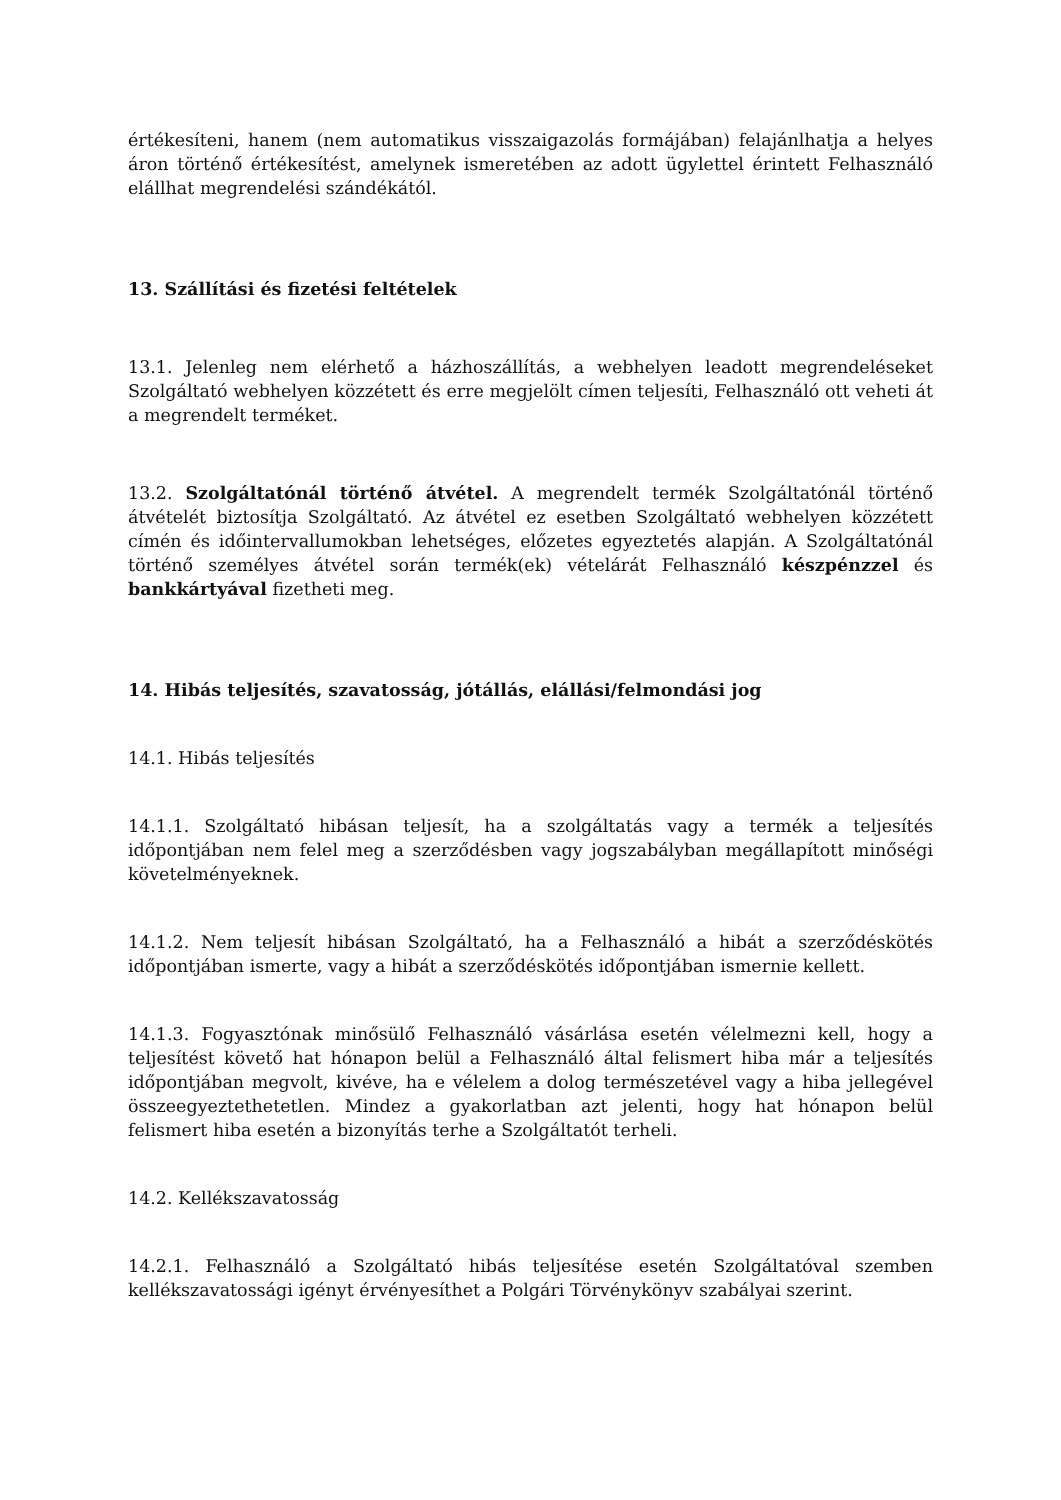értékesíteni, hanem (nem automatikus visszaigazolás formájában) felajánlhatja a helyes áron történő értékesítést, amelynek ismeretében az adott ügylettel érintett Felhasználó elállhat megrendelési szándékától.
13. Szállítási és fizetési feltételek
13.1. Jelenleg nem elérhető a házhoszállítás, a webhelyen leadott megrendeléseket Szolgáltató webhelyen közzétett és erre megjelölt címen teljesíti, Felhasználó ott veheti át a megrendelt terméket.
13.2. Szolgáltatónál történő átvétel. A megrendelt termék Szolgáltatónál történő átvételét biztosítja Szolgáltató. Az átvétel ez esetben Szolgáltató webhelyen közzétett címén és időintervallumokban lehetséges, előzetes egyeztetés alapján. A Szolgáltatónál történő személyes átvétel során termék(ek) vételárát Felhasználó készpénzzel és bankkártyával fizetheti meg.
14. Hibás teljesítés, szavatosság, jótállás, elállási/felmondási jog
14.1. Hibás teljesítés
14.1.1. Szolgáltató hibásan teljesít, ha a szolgáltatás vagy a termék a teljesítés időpontjában nem felel meg a szerződésben vagy jogszabályban megállapított minőségi követelményeknek.
14.1.2. Nem teljesít hibásan Szolgáltató, ha a Felhasználó a hibát a szerződéskötés időpontjában ismerte, vagy a hibát a szerződéskötés időpontjában ismernie kellett.
14.1.3. Fogyasztónak minősülő Felhasználó vásárlása esetén vélelmezni kell, hogy a teljesítést követő hat hónapon belül a Felhasználó által felismert hiba már a teljesítés időpontjában megvolt, kivéve, ha e vélelem a dolog természetével vagy a hiba jellegével összeegyeztethetetlen. Mindez a gyakorlatban azt jelenti, hogy hat hónapon belül felismert hiba esetén a bizonyítás terhe a Szolgáltatót terheli.
14.2. Kellékszavatosság
14.2.1. Felhasználó a Szolgáltató hibás teljesítése esetén Szolgáltatóval szemben kellékszavatossági igényt érvényesíthet a Polgári Törvénykönyv szabályai szerint.